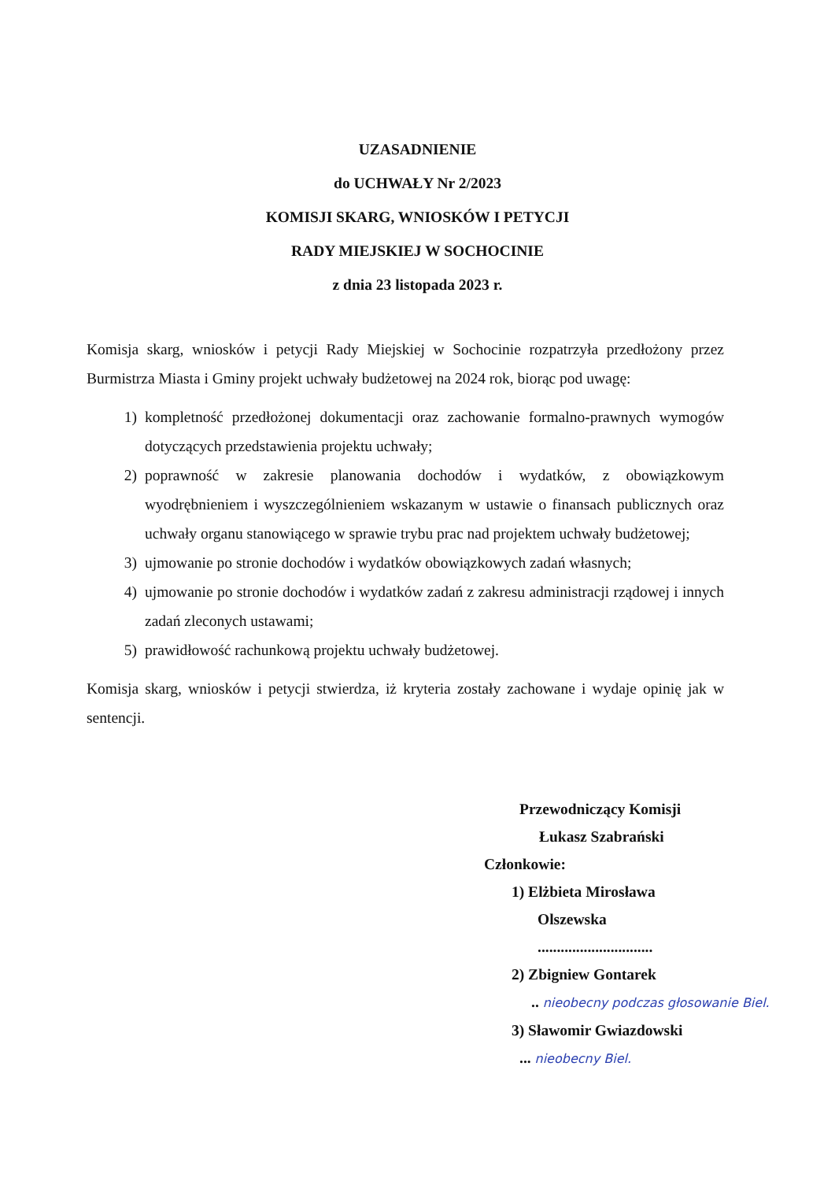UZASADNIENIE
do UCHWAŁY Nr 2/2023
KOMISJI SKARG, WNIOSKÓW I PETYCJI
RADY MIEJSKIEJ W SOCHOCINIE
z dnia 23 listopada 2023 r.
Komisja skarg, wniosków i petycji Rady Miejskiej w Sochocinie rozpatrzyła przedłożony przez Burmistrza Miasta i Gminy projekt uchwały budżetowej na 2024 rok, biorąc pod uwagę:
1) kompletność przedłożonej dokumentacji oraz zachowanie formalno-prawnych wymogów dotyczących przedstawienia projektu uchwały;
2) poprawność w zakresie planowania dochodów i wydatków, z obowiązkowym wyodrębnieniem i wyszczególnieniem wskazanym w ustawie o finansach publicznych oraz uchwały organu stanowiącego w sprawie trybu prac nad projektem uchwały budżetowej;
3) ujmowanie po stronie dochodów i wydatków obowiązkowych zadań własnych;
4) ujmowanie po stronie dochodów i wydatków zadań z zakresu administracji rządowej i innych zadań zleconych ustawami;
5) prawidłowość rachunkową projektu uchwały budżetowej.
Komisja skarg, wniosków i petycji stwierdza, iż kryteria zostały zachowane i wydaje opinię jak w sentencji.
Przewodniczący Komisji
Łukasz Szabrański
Członkowie:
1) Elżbieta Mirosława
Olszewska
..............................
2) Zbigniew Gontarek
.. nieobecny podczas głosowanie Biel.
3) Sławomir Gwiazdowski
... nieobecny Biel.